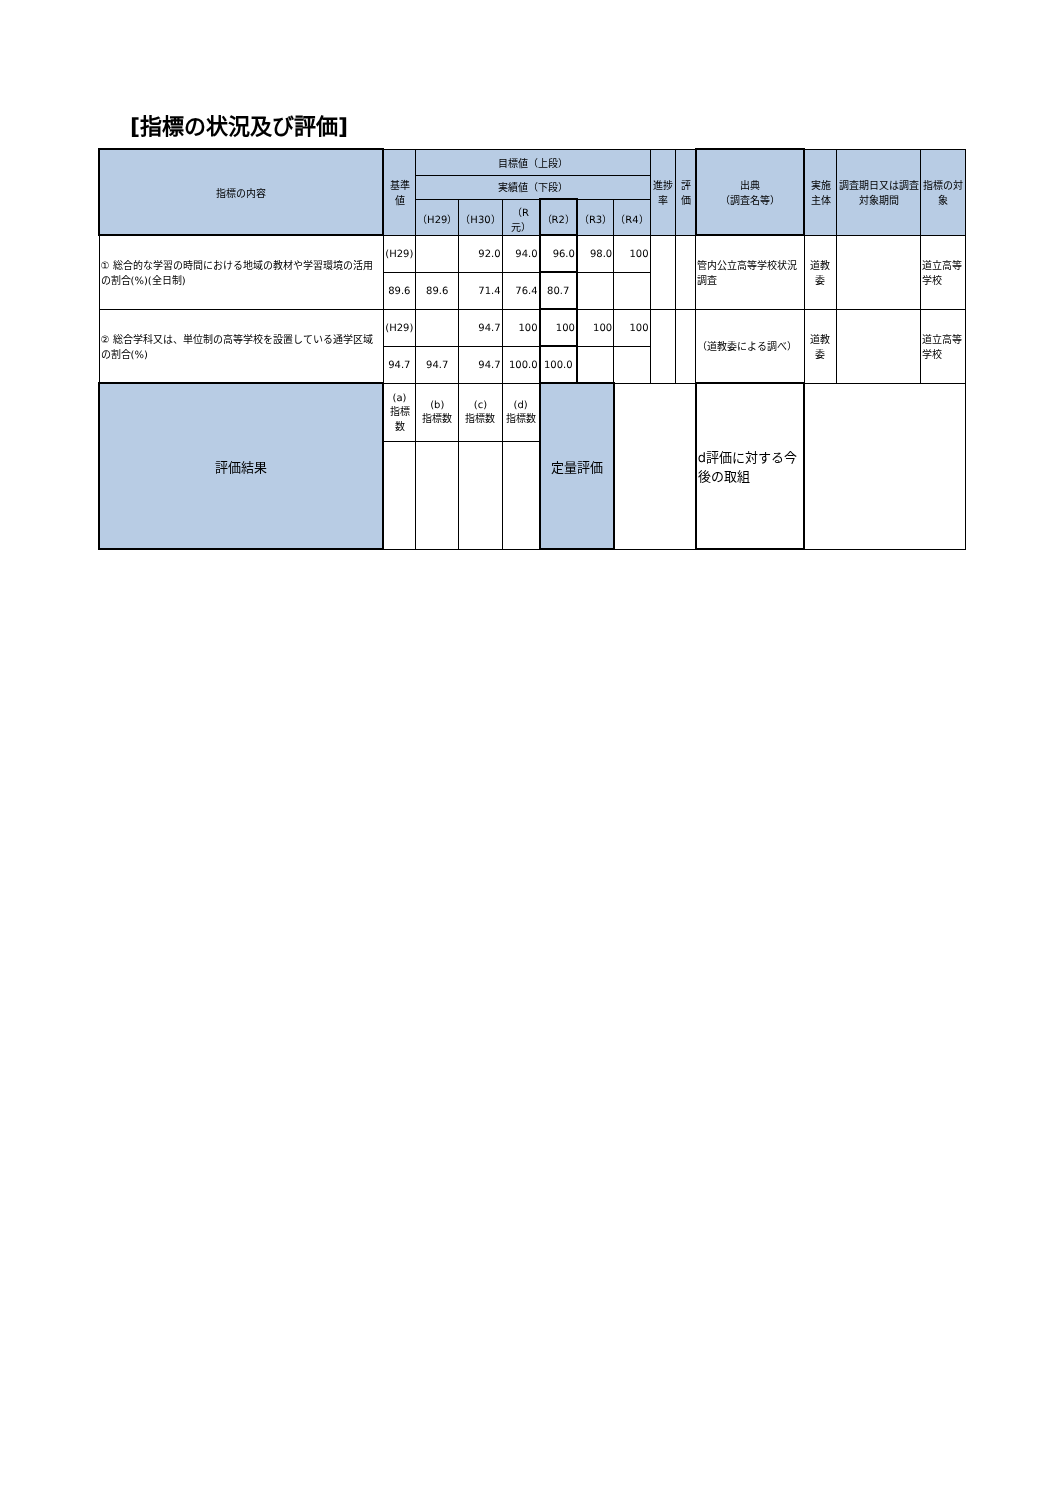[指標の状況及び評価]
| 指標の内容 | 基準値 | 目標値（上段） | | | | | | 進捗率 | 評価 | 出典 （調査名等） | 実施主体 | 調査期日又は調査対象期間 | 指標の対象 |
| --- | --- | --- | --- | --- | --- | --- | --- | --- | --- | --- | --- | --- | --- |
| | | 実績値（下段） | | | | | | | | | | | |
| | | （H29） | （H30） | （R元） | （R2） | （R3） | （R4） | | | | | | |
| ① 総合的な学習の時間における地域の教材や学習環境の活用の割合(%)(全日制) | (H29) | | 92.0 | 94.0 | 96.0 | 98.0 | 100 | | | 管内公立高等学校状況調査 | 道教委 | | 道立高等学校 |
| | 89.6 | 89.6 | 71.4 | 76.4 | 80.7 | | | | | | | | |
| ② 総合学科又は、単位制の高等学校を設置している通学区域の割合(%) | (H29) | | 94.7 | 100 | 100 | 100 | 100 | | | （道教委による調べ） | 道教委 | | 道立高等学校 |
| | 94.7 | 94.7 | 94.7 | 100.0 | 100.0 | | | | | | | | |
| 評価結果 | (a) 指標数 | (b) 指標数 | (c) 指標数 | (d) 指標数 | 定量評価 | | | | | d評価に対する今後の取組 | | | |